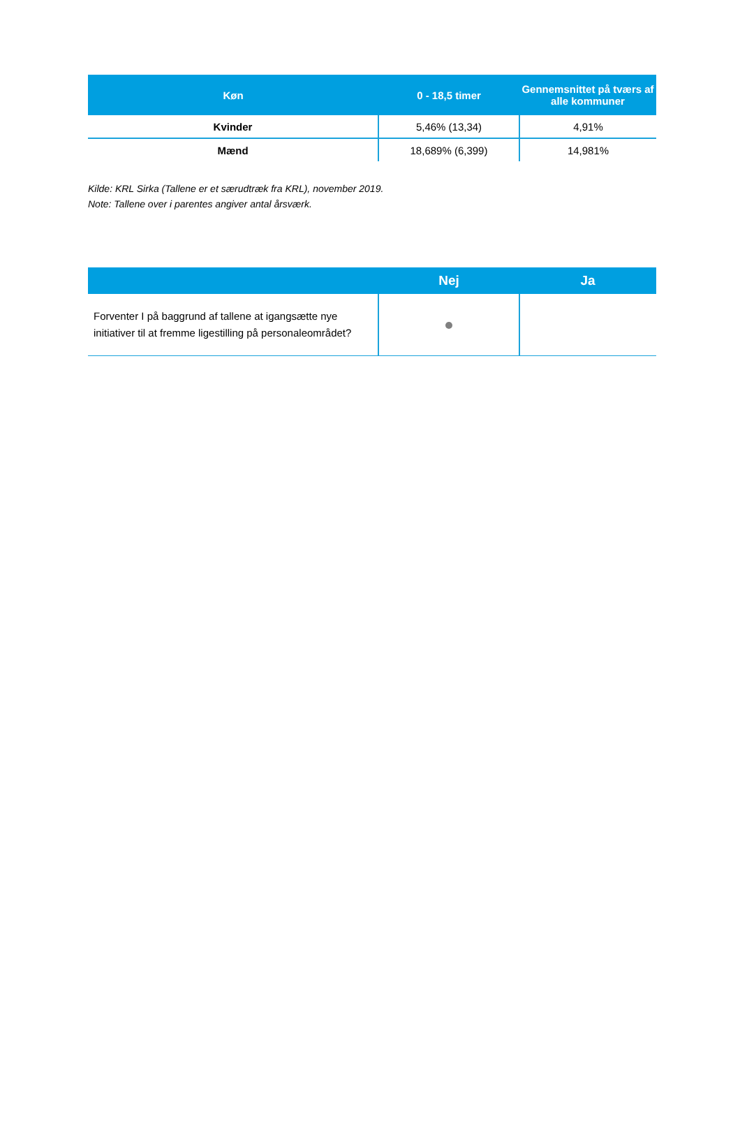| Køn | 0 - 18,5 timer | Gennemsnittet på tværs af alle kommuner |
| --- | --- | --- |
| Kvinder | 5,46% (13,34) | 4,91% |
| Mænd | 18,689% (6,399) | 14,981% |
Kilde: KRL Sirka (Tallene er et særudtræk fra KRL), november 2019.
Note: Tallene over i parentes angiver antal årsværk.
| | Nej | Ja |
| --- | --- | --- |
| Forventer I på baggrund af tallene at igangsætte nye initiativer til at fremme ligestilling på personaleområdet? | | |